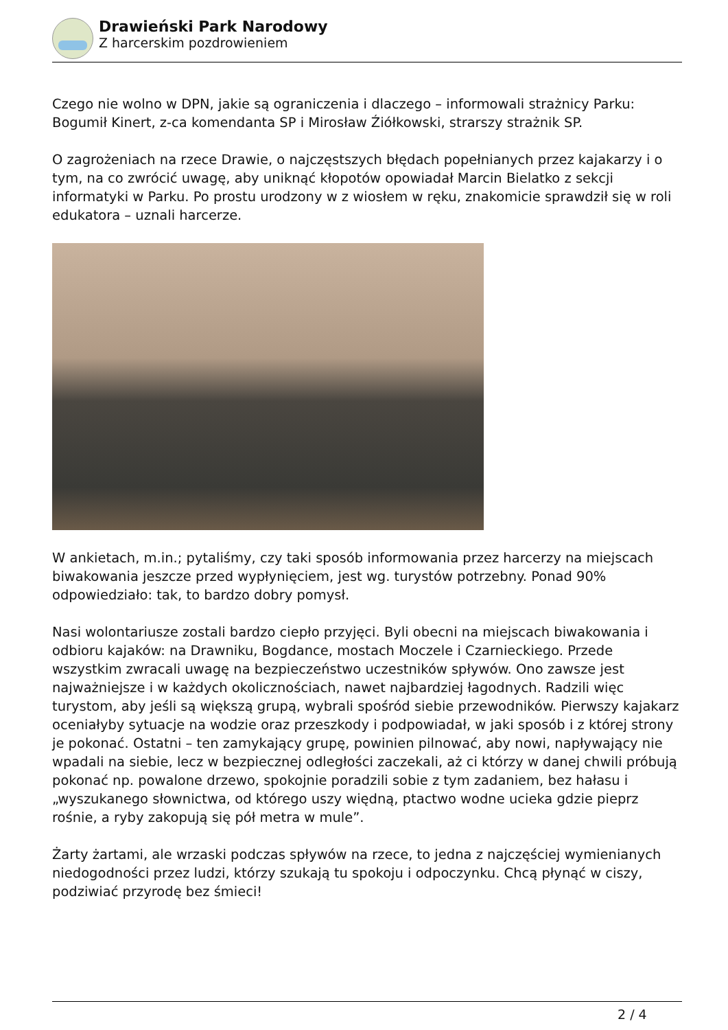Drawieński Park Narodowy
Z harcerskim pozdrowieniem
Czego nie wolno w DPN, jakie są ograniczenia i dlaczego – informowali strażnicy Parku: Bogumił Kinert, z-ca komendanta SP i Mirosław Źiółkowski, strarszy strażnik SP.
O zagrożeniach na rzece Drawie, o najczęstszych błędach popełnianych przez kajakarzy i o tym, na co zwrócić uwagę, aby uniknąć kłopotów opowiadał Marcin Bielatko z sekcji informatyki w Parku. Po prostu urodzony w z wiosłem w ręku, znakomicie sprawdził się w roli edukatora – uznali harcerze.
W ankietach, m.in.; pytaliśmy, czy taki sposób informowania przez harcerzy na miejscach biwakowania jeszcze przed wypłynięciem, jest wg. turystów potrzebny. Ponad 90% odpowiedziało: tak, to bardzo dobry pomysł.
Nasi wolontariusze zostali bardzo ciepło przyjęci. Byli obecni na miejscach biwakowania i odbioru kajaków: na Drawniku, Bogdance, mostach Moczele i Czarnieckiego. Przede wszystkim zwracali uwagę na bezpieczeństwo uczestników spływów. Ono zawsze jest najważniejsze i w każdych okolicznościach, nawet najbardziej łagodnych. Radzili więc turystom, aby jeśli są większą grupą, wybrali spośród siebie przewodników. Pierwszy kajakarz oceniałyby sytuacje na wodzie oraz przeszkody i podpowiadał, w jaki sposób i z której strony je pokonać. Ostatni – ten zamykający grupę, powinien pilnować, aby nowi, napływający nie wpadali na siebie, lecz w bezpiecznej odległości zaczekali, aż ci którzy w danej chwili próbują pokonać np. powalone drzewo, spokojnie poradzili sobie z tym zadaniem, bez hałasu i „wyszukanego słownictwa, od którego uszy więdną, ptactwo wodne ucieka gdzie pieprz rośnie, a ryby zakopują się pół metra w mule”.
Żarty żartami, ale wrzaski podczas spływów na rzece, to jedna z najczęściej wymienianych niedogodności przez ludzi, którzy szukają tu spokoju i odpoczynku. Chcą płynąć w ciszy, podziwiać przyrodę bez śmieci!
2 / 4